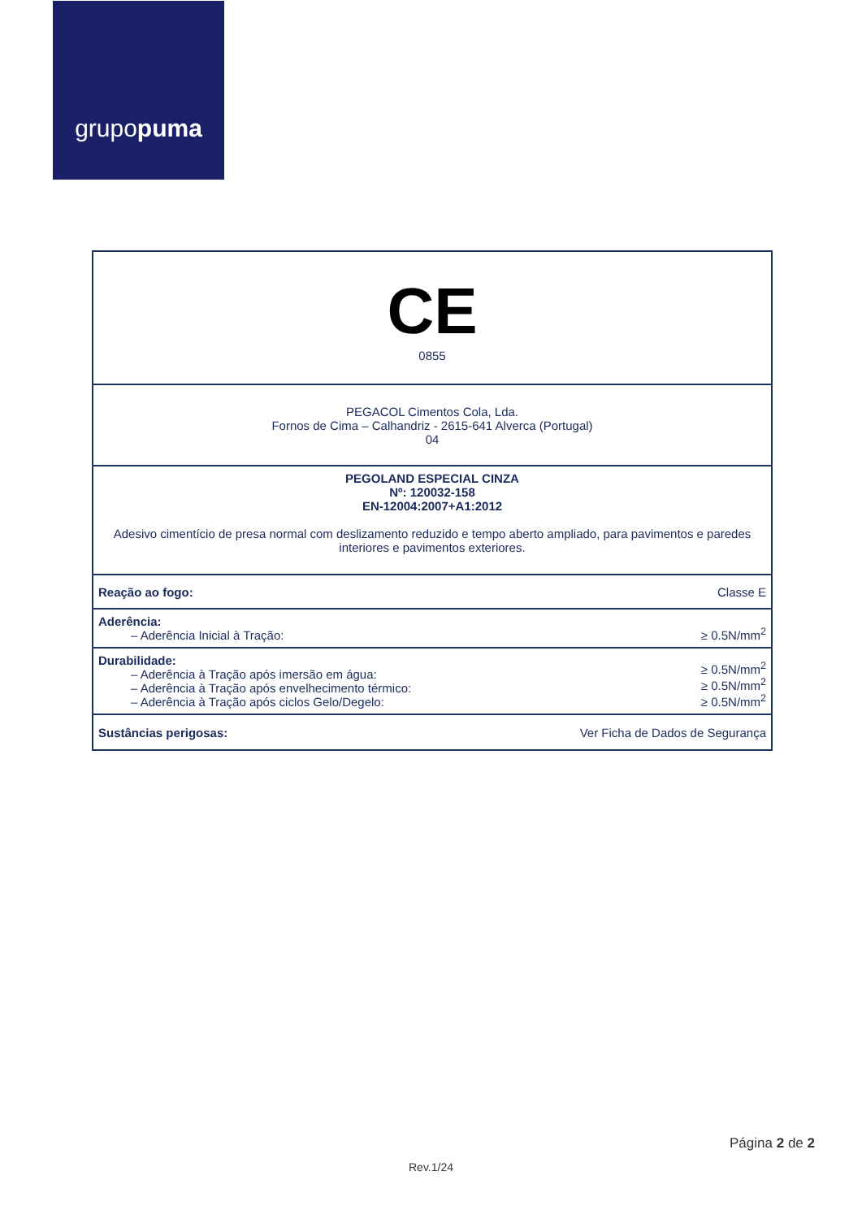grupopuma
| CE 0855 | |
| PEGACOL Cimentos Cola, Lda. Fornos de Cima – Calhandriz - 2615-641 Alverca (Portugal) 04 | |
| PEGOLAND ESPECIAL CINZA Nº: 120032-158 EN-12004:2007+A1:2012 Adesivo cimentício de presa normal com deslizamento reduzido e tempo aberto ampliado, para pavimentos e paredes interiores e pavimentos exteriores. | |
| Reação ao fogo: | Classe E |
| Aderência: – Aderência Inicial à Tração: | ≥ 0.5N/mm<sup>2</sup> |
| Durabilidade: – Aderência à Tração após imersão em água: – Aderência à Tração após envelhecimento térmico: – Aderência à Tração após ciclos Gelo/Degelo: | ≥ 0.5N/mm<sup>2</sup> ≥ 0.5N/mm<sup>2</sup> ≥ 0.5N/mm<sup>2</sup> |
| Sustâncias perigosas: | Ver Ficha de Dados de Segurança |
Página 2 de 2
Rev.1/24